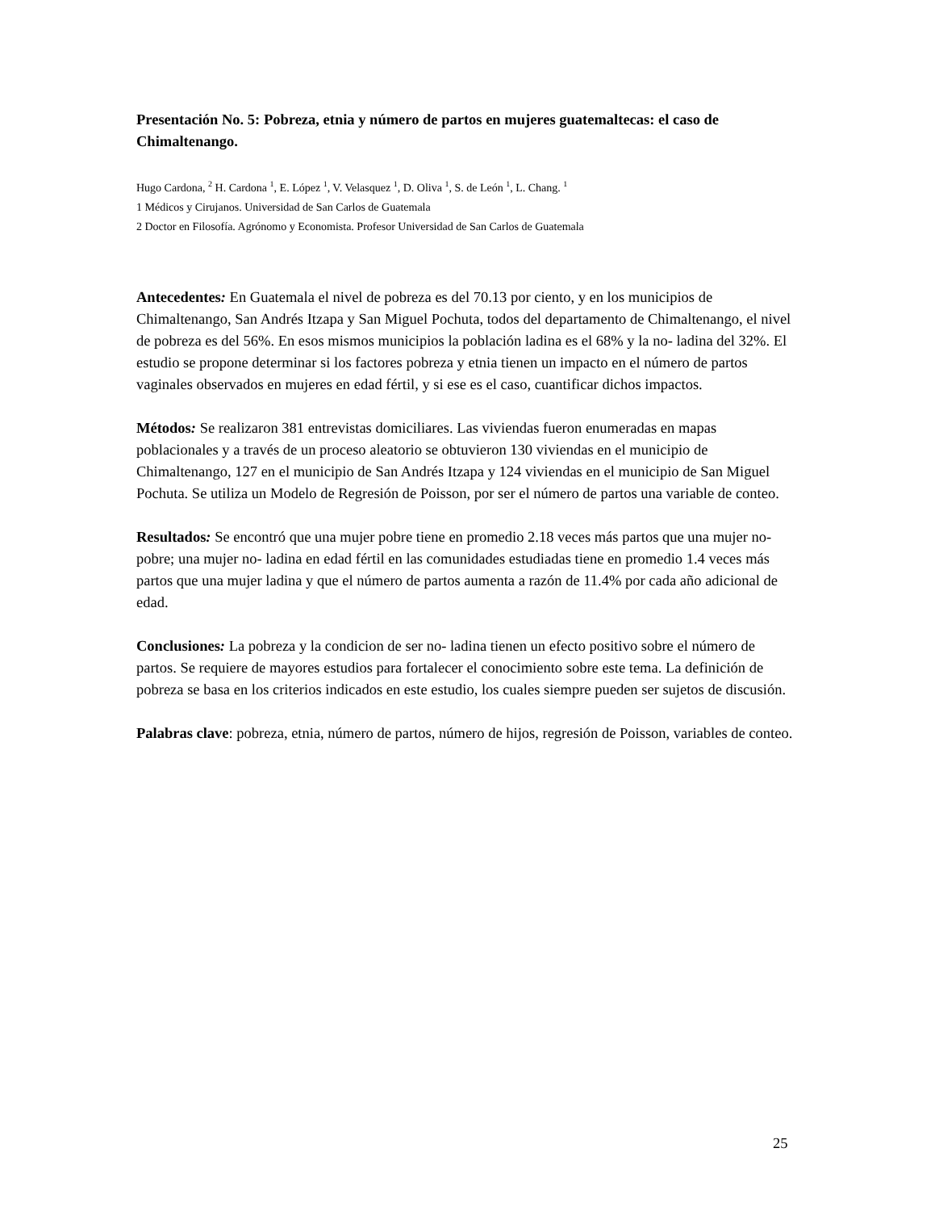Presentación No. 5: Pobreza, etnia y número de partos en mujeres guatemaltecas: el caso de Chimaltenango.
Hugo Cardona, <sup>2</sup> H. Cardona <sup>1</sup>, E. López <sup>1</sup>, V. Velasquez <sup>1</sup>, D. Oliva <sup>1</sup>, S. de León <sup>1</sup>, L. Chang. <sup>1</sup>
1 Médicos y Cirujanos. Universidad de San Carlos de Guatemala
2 Doctor en Filosofía. Agrónomo y Economista. Profesor Universidad de San Carlos de Guatemala
Antecedentes: En Guatemala el nivel de pobreza es del 70.13 por ciento, y en los municipios de Chimaltenango, San Andrés Itzapa y San Miguel Pochuta, todos del departamento de Chimaltenango, el nivel de pobreza es del 56%. En esos mismos municipios la población ladina es el 68% y la no- ladina del 32%. El estudio se propone determinar si los factores pobreza y etnia tienen un impacto en el número de partos vaginales observados en mujeres en edad fértil, y si ese es el caso, cuantificar dichos impactos.
Métodos: Se realizaron 381 entrevistas domiciliares. Las viviendas fueron enumeradas en mapas poblacionales y a través de un proceso aleatorio se obtuvieron 130 viviendas en el municipio de Chimaltenango, 127 en el municipio de San Andrés Itzapa y 124 viviendas en el municipio de San Miguel Pochuta. Se utiliza un Modelo de Regresión de Poisson, por ser el número de partos una variable de conteo.
Resultados: Se encontró que una mujer pobre tiene en promedio 2.18 veces más partos que una mujer no- pobre; una mujer no- ladina en edad fértil en las comunidades estudiadas tiene en promedio 1.4 veces más partos que una mujer ladina y que el número de partos aumenta a razón de 11.4% por cada año adicional de edad.
Conclusiones: La pobreza y la condicion de ser no- ladina tienen un efecto positivo sobre el número de partos. Se requiere de mayores estudios para fortalecer el conocimiento sobre este tema. La definición de pobreza se basa en los criterios indicados en este estudio, los cuales siempre pueden ser sujetos de discusión.
Palabras clave: pobreza, etnia, número de partos, número de hijos, regresión de Poisson, variables de conteo.
25